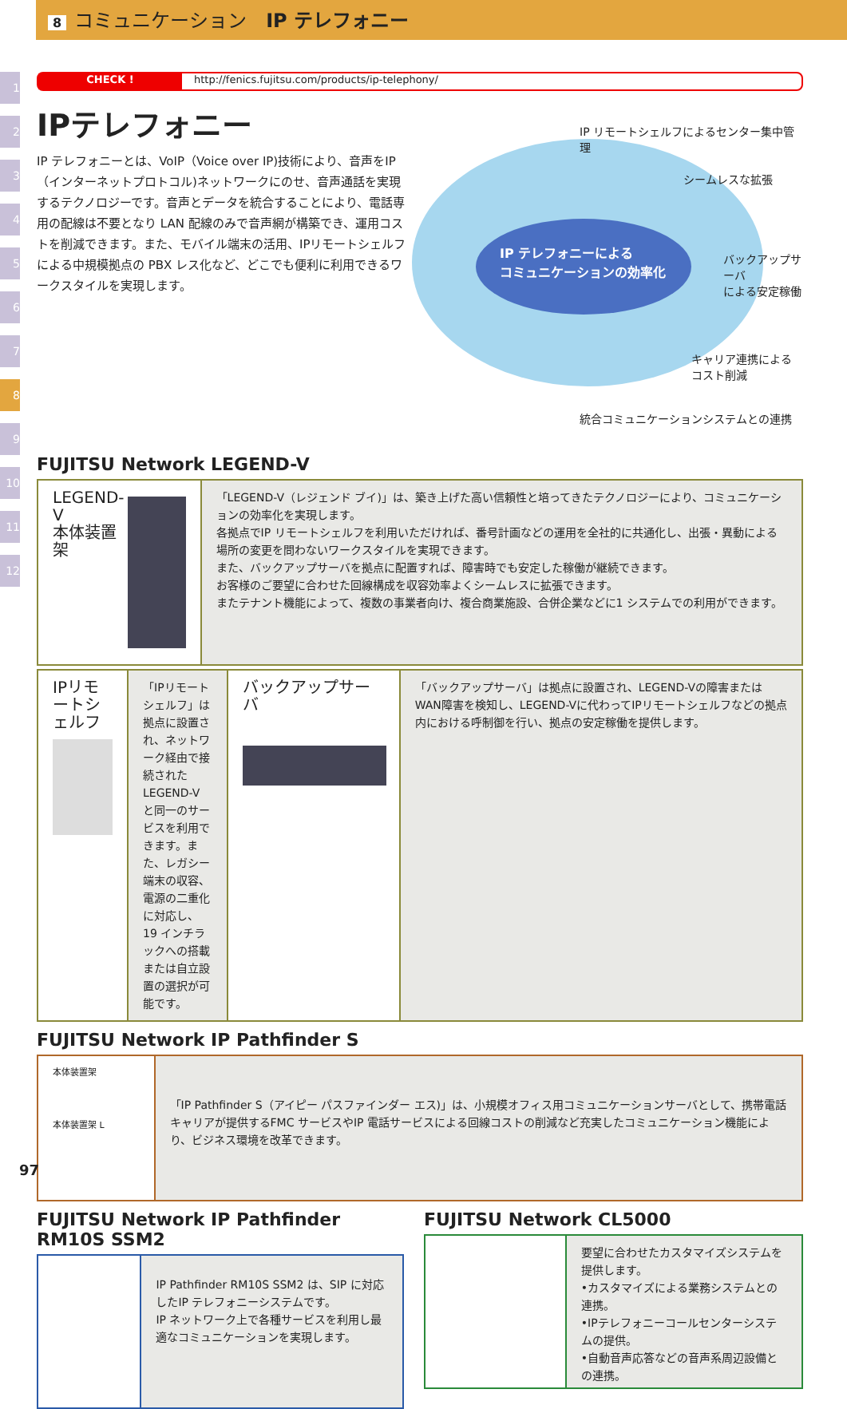8 コミュニケーション　IP テレフォニー
1
2
3
4
5
6
7
8
9
10
11
12
CHECK ! http://fenics.fujitsu.com/products/ip-telephony/
IPテレフォニー
IP テレフォニーとは、VoIP（Voice over IP)技術により、音声をIP（インターネットプロトコル)ネットワークにのせ、音声通話を実現するテクノロジーです。音声とデータを統合することにより、電話専用の配線は不要となり LAN 配線のみで音声網が構築でき、運用コストを削減できます。また、モバイル端末の活用、IPリモートシェルフによる中規模拠点の PBX レス化など、どこでも便利に利用できるワークスタイルを実現します。
IP テレフォニーによる
コミュニケーションの効率化
IP リモートシェルフによるセンター集中管理
シームレスな拡張
バックアップサーバ
による安定稼働
キャリア連携による
コスト削減
統合コミュニケーションシステムとの連携
FUJITSU Network LEGEND-V
LEGEND-V
本体装置架
「LEGEND-V（レジェンド ブイ)」は、築き上げた高い信頼性と培ってきたテクノロジーにより、コミュニケーションの効率化を実現します。
各拠点でIP リモートシェルフを利用いただければ、番号計画などの運用を全社的に共通化し、出張・異動による場所の変更を問わないワークスタイルを実現できます。
また、バックアップサーバを拠点に配置すれば、障害時でも安定した稼働が継続できます。
お客様のご要望に合わせた回線構成を収容効率よくシームレスに拡張できます。
またテナント機能によって、複数の事業者向け、複合商業施設、合併企業などに1 システムでの利用ができます。
IPリモートシェルフ
「IPリモートシェルフ」は拠点に設置され、ネットワーク経由で接続されたLEGEND-V と同一のサービスを利用できます。また、レガシー端末の収容、電源の二重化に対応し、19 インチラックへの搭載または自立設置の選択が可能です。
バックアップサーバ
「バックアップサーバ」は拠点に設置され、LEGEND-Vの障害またはWAN障害を検知し、LEGEND-Vに代わってIPリモートシェルフなどの拠点内における呼制御を行い、拠点の安定稼働を提供します。
FUJITSU Network IP Pathfinder S
本体装置架
本体装置架 L
「IP Pathfinder S（アイピー パスファインダー エス)」は、小規模オフィス用コミュニケーションサーバとして、携帯電話キャリアが提供するFMC サービスやIP 電話サービスによる回線コストの削減など充実したコミュニケーション機能により、ビジネス環境を改革できます。
FUJITSU Network IP Pathfinder RM10S SSM2
IP Pathfinder RM10S SSM2 は、SIP に対応したIP テレフォニーシステムです。
IP ネットワーク上で各種サービスを利用し最適なコミュニケーションを実現します。
FUJITSU Network CL5000
要望に合わせたカスタマイズシステムを提供します。
•カスタマイズによる業務システムとの連携。
•IPテレフォニーコールセンターシステムの提供。
•自動音声応答などの音声系周辺設備との連携。
97